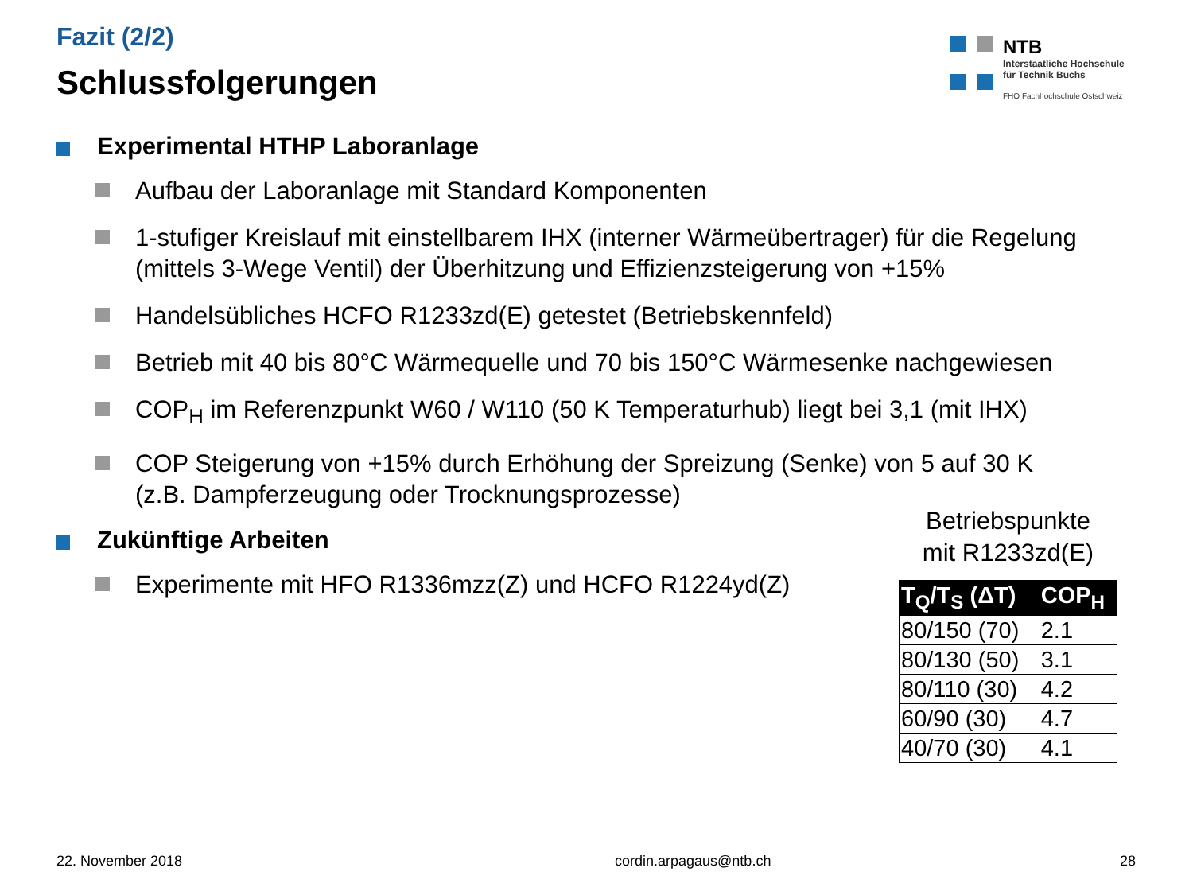Fazit (2/2)
Schlussfolgerungen
NTB
Interstaatliche Hochschule
für Technik Buchs
FHO Fachhochschule Ostschweiz
Experimental HTHP Laboranlage
Aufbau der Laboranlage mit Standard Komponenten
1-stufiger Kreislauf mit einstellbarem IHX (interner Wärmeübertrager) für die Regelung (mittels 3-Wege Ventil) der Überhitzung und Effizienzsteigerung von +15%
Handelsübliches HCFO R1233zd(E) getestet (Betriebskennfeld)
Betrieb mit 40 bis 80°C Wärmequelle und 70 bis 150°C Wärmesenke nachgewiesen
COP<sub>H</sub> im Referenzpunkt W60 / W110 (50 K Temperaturhub) liegt bei 3,1 (mit IHX)
COP Steigerung von +15% durch Erhöhung der Spreizung (Senke) von 5 auf 30 K
(z.B. Dampferzeugung oder Trocknungsprozesse)
Zukünftige Arbeiten
Experimente mit HFO R1336mzz(Z) und HCFO R1224yd(Z)
Betriebspunkte
mit R1233zd(E)
| T<sub>Q</sub>/T<sub>S</sub> (ΔT) | COP<sub>H</sub> |
| --- | --- |
| 80/150 (70) | 2.1 |
| 80/130 (50) | 3.1 |
| 80/110 (30) | 4.2 |
| 60/90 (30) | 4.7 |
| 40/70 (30) | 4.1 |
22. November 2018 cordin.arpagaus@ntb.ch 28